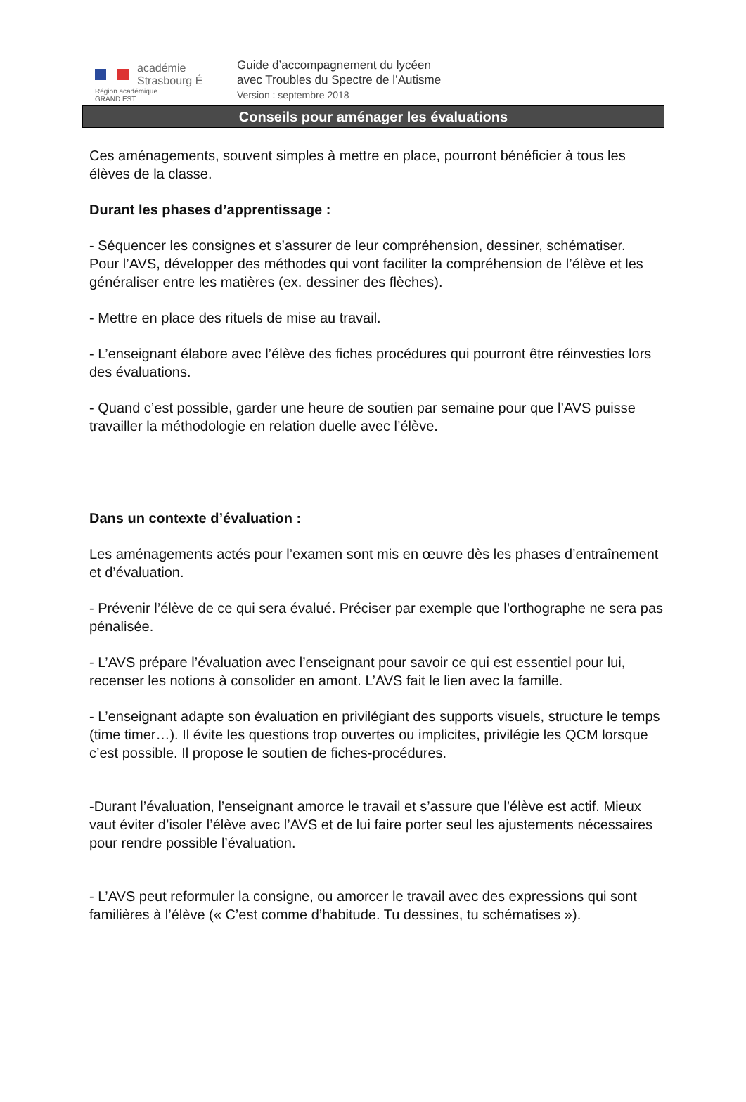académie
Strasbourg É
Région académique
GRAND EST
Guide d’accompagnement du lycéen
avec Troubles du Spectre de l’Autisme
Version : septembre 2018
Conseils pour aménager les évaluations
Ces aménagements, souvent simples à mettre en place, pourront bénéficier à tous les élèves de la classe.
Durant les phases d’apprentissage :
- Séquencer les consignes et s’assurer de leur compréhension, dessiner, schématiser.
Pour l’AVS, développer des méthodes qui vont faciliter la compréhension de l’élève et les généraliser entre les matières (ex. dessiner des flèches).
- Mettre en place des rituels de mise au travail.
- L’enseignant élabore avec l’élève des fiches procédures qui pourront être réinvesties lors des évaluations.
- Quand c’est possible, garder une heure de soutien par semaine pour que l’AVS puisse travailler la méthodologie en relation duelle avec l’élève.
Dans un contexte d’évaluation :
Les aménagements actés pour l’examen sont mis en œuvre dès les phases d’entraînement et d’évaluation.
- Prévenir l’élève de ce qui sera évalué. Préciser par exemple que l’orthographe ne sera pas pénalisée.
- L’AVS prépare l’évaluation avec l’enseignant pour savoir ce qui est essentiel pour lui, recenser les notions à consolider en amont. L’AVS fait le lien avec la famille.
- L’enseignant adapte son évaluation en privilégiant des supports visuels, structure le temps (time timer…). Il évite les questions trop ouvertes ou implicites, privilégie les QCM lorsque c’est possible. Il propose le soutien de fiches-procédures.
-Durant l’évaluation, l’enseignant amorce le travail et s’assure que l’élève est actif. Mieux vaut éviter d’isoler l’élève avec l’AVS et de lui faire porter seul les ajustements nécessaires pour rendre possible l’évaluation.
- L’AVS peut reformuler la consigne, ou amorcer le travail avec des expressions qui sont familières à l’élève (« C’est comme d’habitude. Tu dessines, tu schématises »).